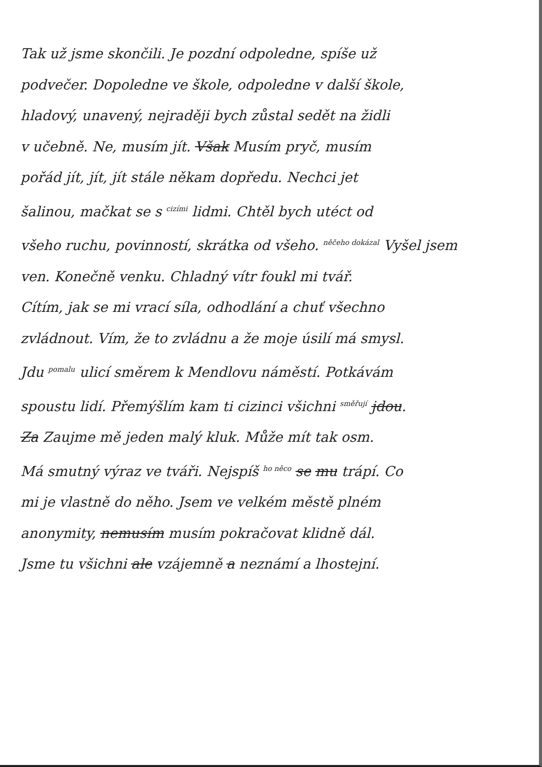Tak už jsme skončili. Je pozdní odpoledne, spíše už
podvečer. Dopoledne ve škole, odpoledne v další škole,
hladový, unavený, nejraději bych zůstal sedět na židli
v učebně. Ne, musím jít. Však Musím pryč, musím
pořád jít, jít, jít stále někam dopředu. Nechci jet
šalinou, mačkat se s <sup>cizími</sup> lidmi. Chtěl bych utéct od
všeho ruchu, povinností, skrátka od všeho. <sup>něčeho dokázal</sup> Vyšel jsem
ven. Konečně venku. Chladný vítr foukl mi tvář.
Cítím, jak se mi vrací síla, odhodlání a chuť všechno
zvládnout. Vím, že to zvládnu a že moje úsilí má smysl.
Jdu <sup>pomalu</sup> ulicí směrem k Mendlovu náměstí. Potkávám
spoustu lidí. Přemýšlím kam ti cizinci všichni <sup>směřují</sup> jdou.
Za Zaujme mě jeden malý kluk. Může mít tak osm.
Má smutný výraz ve tváři. Nejspíš <sup>ho něco</sup> se mu trápí. Co
mi je vlastně do něho. Jsem ve velkém městě plném
anonymity, nemusím musím pokračovat klidně dál.
Jsme tu všichni ale vzájemně a neznámí a lhostejní.